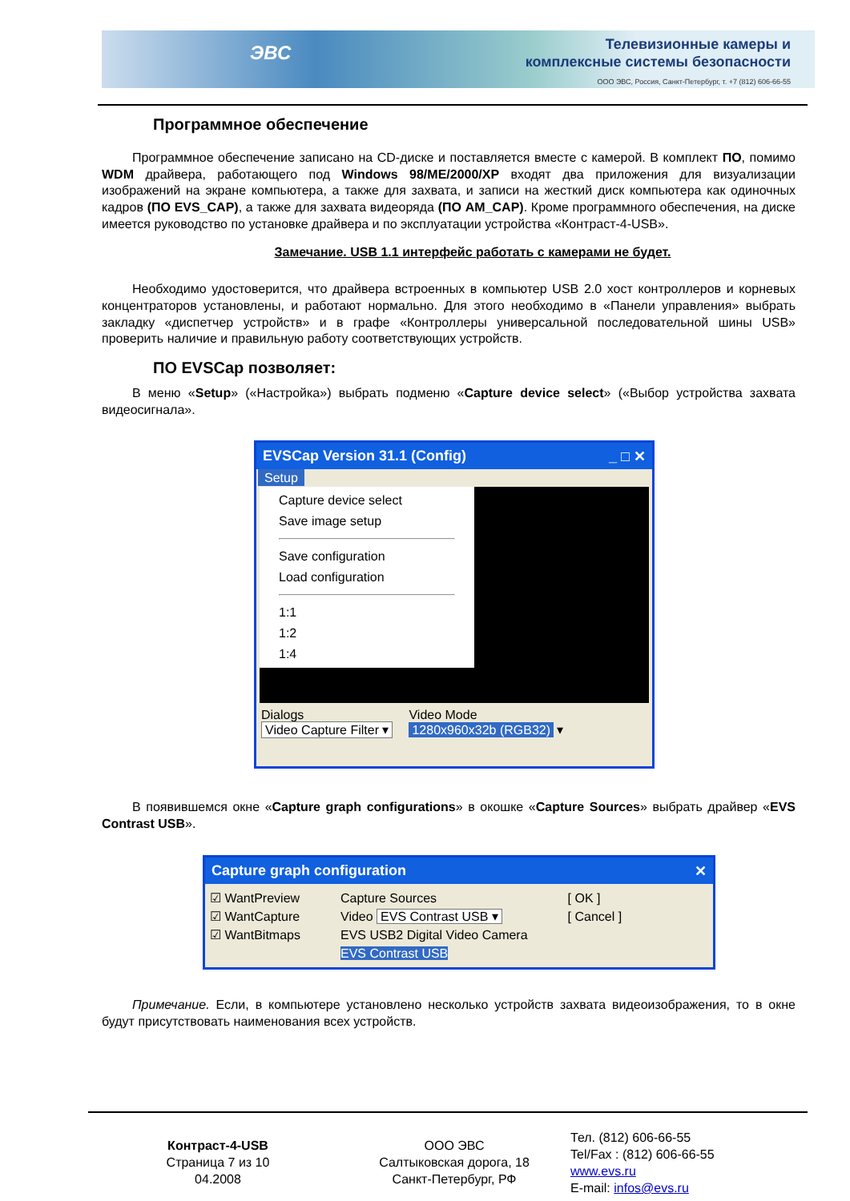ЭВС
Телевизионные камеры и
комплексные системы безопасности
ООО ЭВС, Россия, Санкт-Петербург, т. +7 (812) 606-66-55
Программное обеспечение
Программное обеспечение записано на CD-диске и поставляется вместе с камерой. В комплект ПО, помимо WDM драйвера, работающего под Windows 98/ME/2000/XP входят два приложения для визуализации изображений на экране компьютера, а также для захвата, и записи на жесткий диск компьютера как одиночных кадров (ПО EVS_CAP), а также для захвата видеоряда (ПО AM_CAP). Кроме программного обеспечения, на диске имеется руководство по установке драйвера и по эксплуатации устройства «Контраст-4-USB».
Замечание. USB 1.1 интерфейс работать с камерами не будет.
Необходимо удостоверится, что драйвера встроенных в компьютер USB 2.0 хост контроллеров и корневых концентраторов установлены, и работают нормально. Для этого необходимо в «Панели управления» выбрать закладку «диспетчер устройств» и в графе «Контроллеры универсальной последовательной шины USB» проверить наличие и правильную работу соответствующих устройств.
ПО EVSCap позволяет:
В меню «Setup» («Настройка») выбрать подменю «Capture device select» («Выбор устройства захвата видеосигнала».
EVSCap Version 31.1 (Config) _ □ ✕
Setup
Capture device select
Save image setup
Save configuration
Load configuration
1:1
1:2
1:4
Dialogs
Video Capture Filter ▾
Video Mode
1280x960x32b (RGB32) ▾
В появившемся окне «Capture graph configurations» в окошке «Capture Sources» выбрать драйвер «EVS Contrast USB».
Capture graph configuration ✕
☑ WantPreview
☑ WantCapture
☑ WantBitmaps
Capture Sources
Video EVS Contrast USB ▾
EVS USB2 Digital Video Camera
EVS Contrast USB
[ OK ]
[ Cancel ]
Примечание. Если, в компьютере установлено несколько устройств захвата видеоизображения, то в окне будут присутствовать наименования всех устройств.
Контраст-4-USB
Страница 7 из 10
04.2008
ООО ЭВС
Салтыковская дорога, 18
Санкт-Петербург, РФ
Тел. (812) 606-66-55
Tel/Fax : (812) 606-66-55
www.evs.ru
E-mail: infos@evs.ru